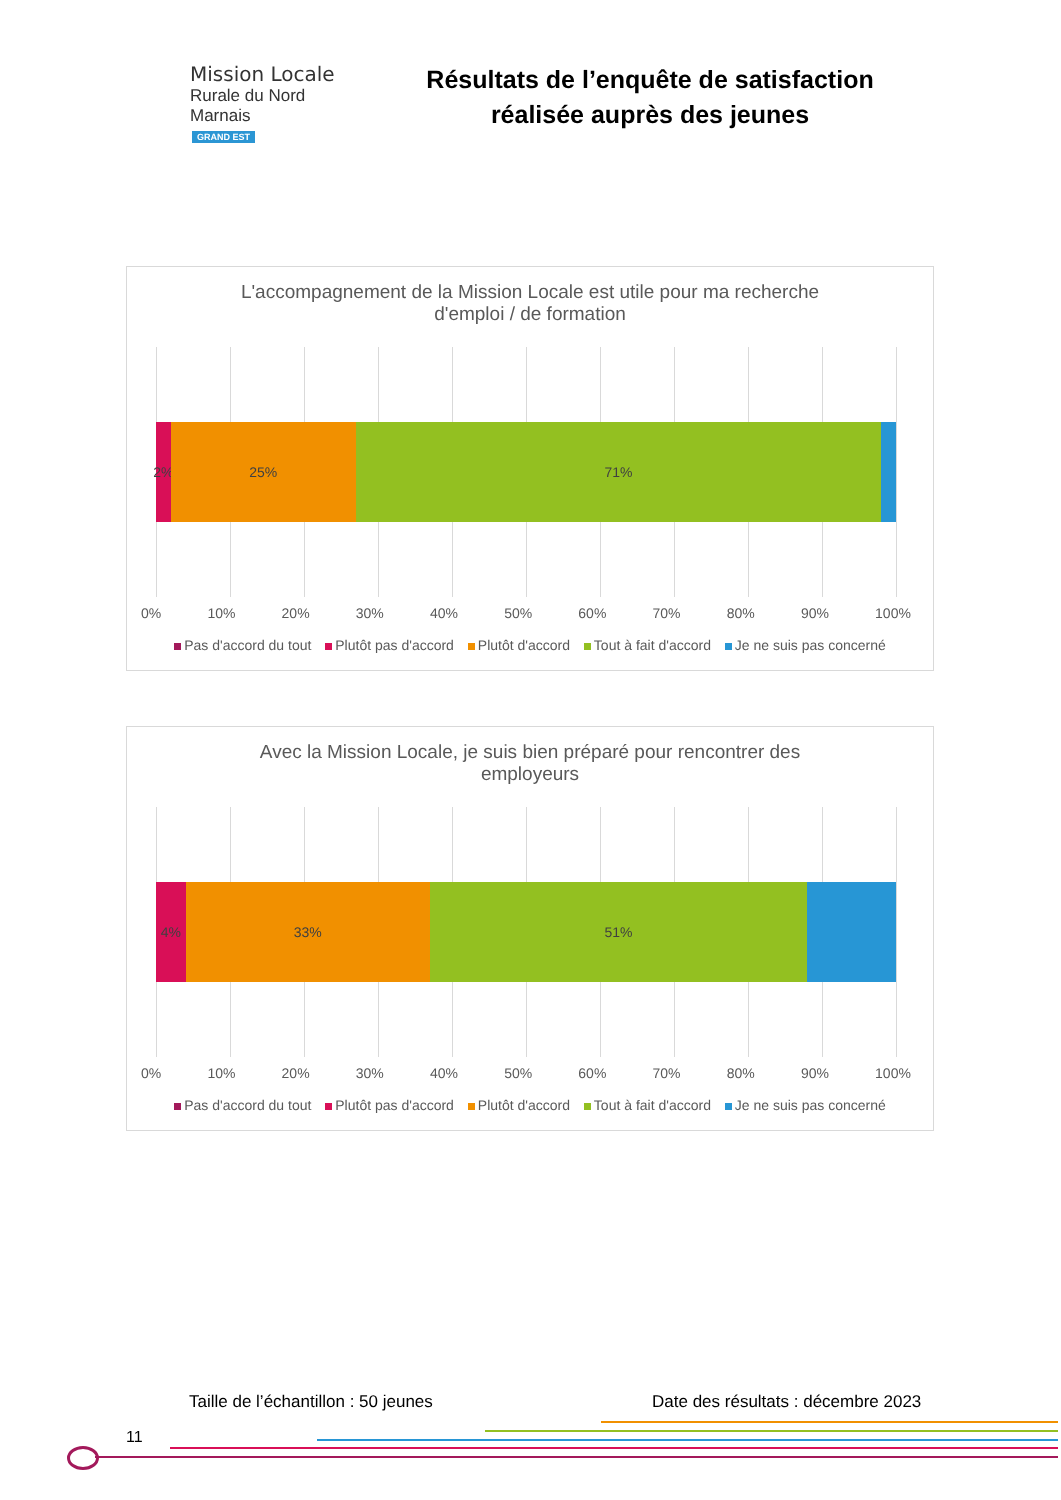Mission Locale
Rurale du Nord Marnais
GRAND EST
Résultats de l’enquête de satisfaction réalisée auprès des jeunes
L'accompagnement de la Mission Locale est utile pour ma recherche
d'emploi / de formation
2% 25% 71%
0% 10% 20% 30% 40% 50% 60% 70% 80% 90% 100%
Pas d'accord du tout Plutôt pas d'accord Plutôt d'accord Tout à fait d'accord Je ne suis pas concerné
Avec la Mission Locale, je suis bien préparé pour rencontrer des
employeurs
4% 33% 51%
0% 10% 20% 30% 40% 50% 60% 70% 80% 90% 100%
Pas d'accord du tout Plutôt pas d'accord Plutôt d'accord Tout à fait d'accord Je ne suis pas concerné
Taille de l’échantillon : 50 jeunes
Date des résultats : décembre 2023
11